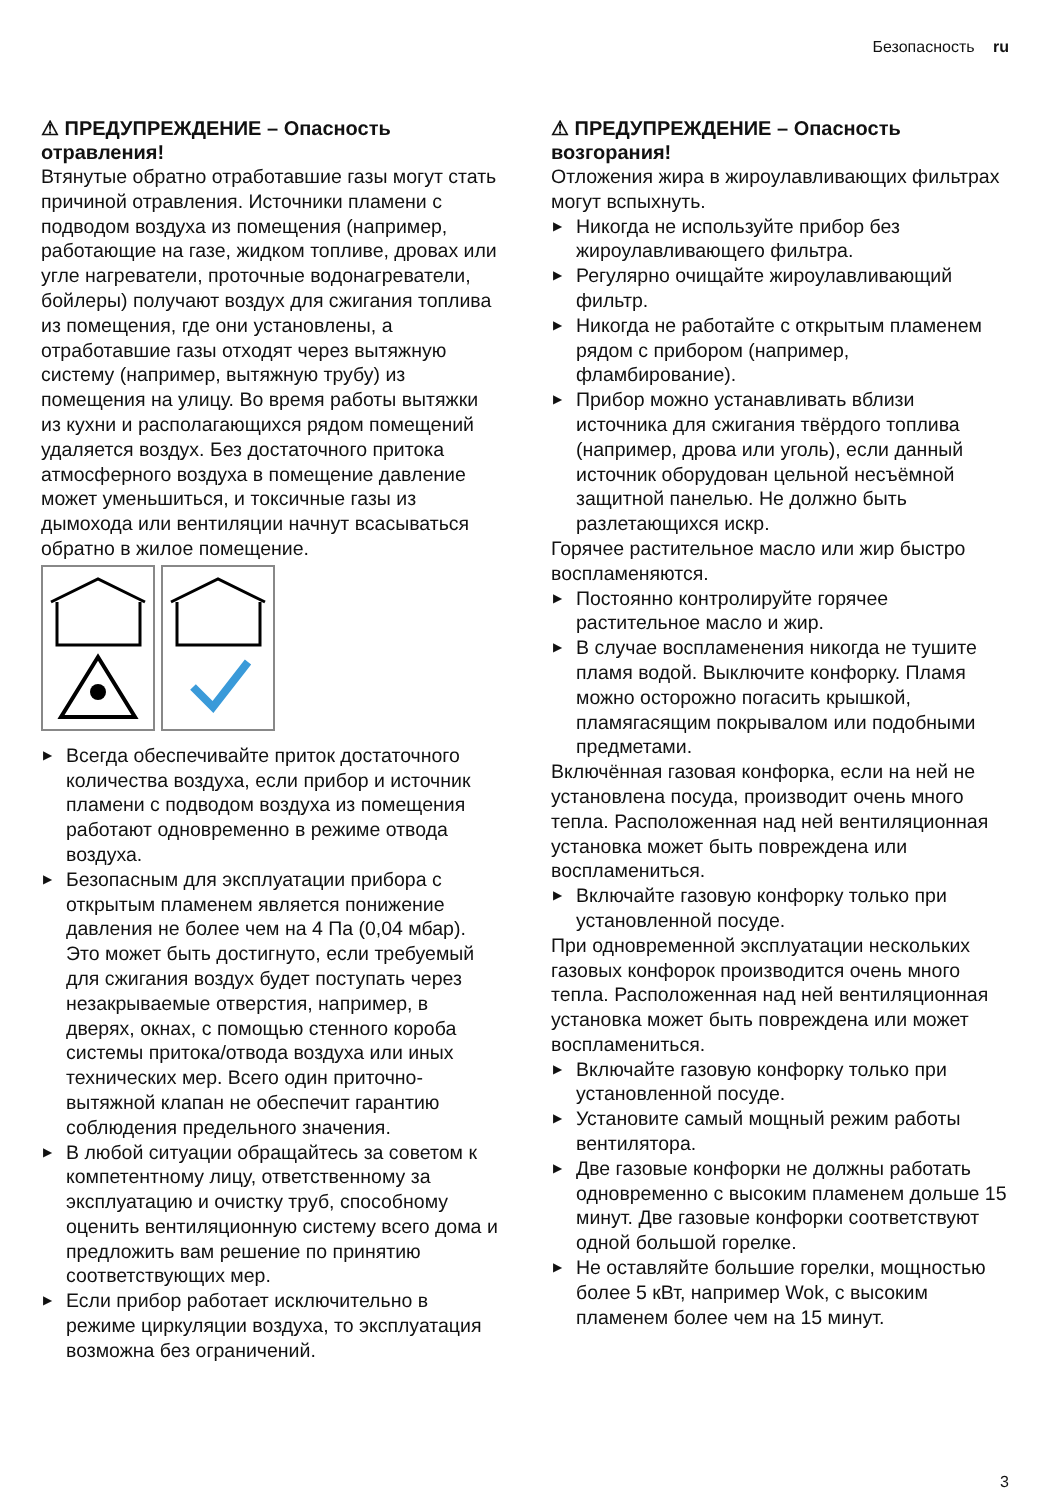Безопасность ru
⚠ ПРЕДУПРЕЖДЕНИЕ – Опасность отравления!
Втянутые обратно отработавшие газы могут стать причиной отравления. Источники пламени с подводом воздуха из помещения (например, работающие на газе, жидком топливе, дровах или угле нагреватели, проточные водонагреватели, бойлеры) получают воздух для сжигания топлива из помещения, где они установлены, а отработавшие газы отходят через вытяжную систему (например, вытяжную трубу) из помещения на улицу. Во время работы вытяжки из кухни и располагающихся рядом помещений удаляется воздух. Без достаточного притока атмосферного воздуха в помещение давление может уменьшиться, и токсичные газы из дымохода или вентиляции начнут всасываться обратно в жилое помещение.
▶ Всегда обеспечивайте приток достаточного количества воздуха, если прибор и источник пламени с подводом воздуха из помещения работают одновременно в режиме отвода воздуха.
▶ Безопасным для эксплуатации прибора с открытым пламенем является понижение давления не более чем на 4 Па (0,04 мбар). Это может быть достигнуто, если требуемый для сжигания воздух будет поступать через незакрываемые отверстия, например, в дверях, окнах, с помощью стенного короба системы притока/отвода воздуха или иных технических мер. Всего один приточно-вытяжной клапан не обеспечит гарантию соблюдения предельного значения.
▶ В любой ситуации обращайтесь за советом к компетентному лицу, ответственному за эксплуатацию и очистку труб, способному оценить вентиляционную систему всего дома и предложить вам решение по принятию соответствующих мер.
▶ Если прибор работает исключительно в режиме циркуляции воздуха, то эксплуатация возможна без ограничений.
⚠ ПРЕДУПРЕЖДЕНИЕ – Опасность возгорания!
Отложения жира в жироулавливающих фильтрах могут вспыхнуть.
▶ Никогда не используйте прибор без жироулавливающего фильтра.
▶ Регулярно очищайте жироулавливающий фильтр.
▶ Никогда не работайте с открытым пламенем рядом с прибором (например, фламбирование).
▶ Прибор можно устанавливать вблизи источника для сжигания твёрдого топлива (например, дрова или уголь), если данный источник оборудован цельной несъёмной защитной панелью. Не должно быть разлетающихся искр.
Горячее растительное масло или жир быстро воспламеняются.
▶ Постоянно контролируйте горячее растительное масло и жир.
▶ В случае воспламенения никогда не тушите пламя водой. Выключите конфорку. Пламя можно осторожно погасить крышкой, пламягасящим покрывалом или подобными предметами.
Включённая газовая конфорка, если на ней не установлена посуда, производит очень много тепла. Расположенная над ней вентиляционная установка может быть повреждена или воспламениться.
▶ Включайте газовую конфорку только при установленной посуде.
При одновременной эксплуатации нескольких газовых конфорок производится очень много тепла. Расположенная над ней вентиляционная установка может быть повреждена или может воспламениться.
▶ Включайте газовую конфорку только при установленной посуде.
▶ Установите самый мощный режим работы вентилятора.
▶ Две газовые конфорки не должны работать одновременно с высоким пламенем дольше 15 минут. Две газовые конфорки соответствуют одной большой горелке.
▶ Не оставляйте большие горелки, мощностью более 5 кВт, например Wok, с высоким пламенем более чем на 15 минут.
3